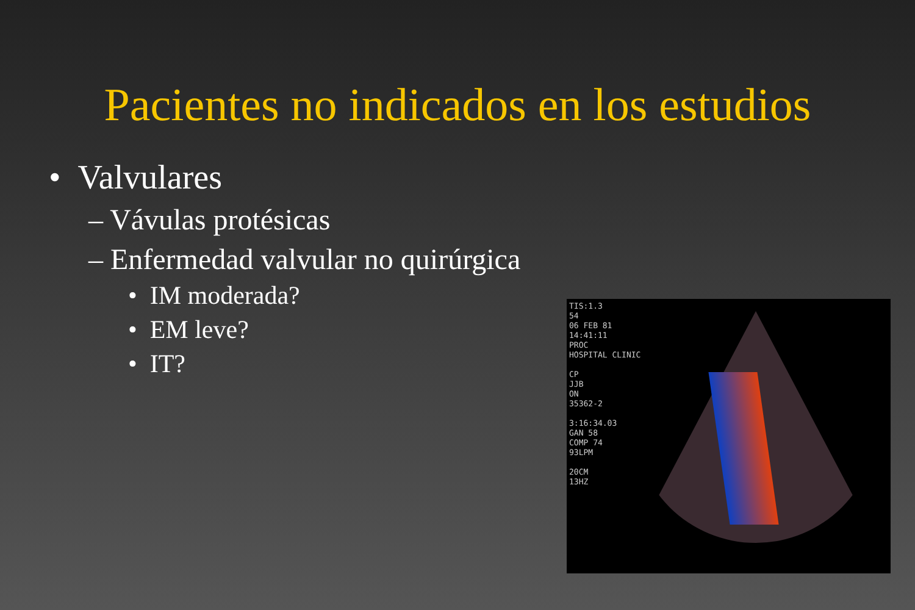Pacientes no indicados en los estudios
• Valvulares
– Vávulas protésicas
– Enfermedad valvular no quirúrgica
• IM moderada?
• EM leve?
• IT?
TIS:1.3
54
06 FEB 81
14:41:11
PROC
HOSPITAL CLINIC
CP
JJB
ON
35362-2
3:16:34.03
GAN 58
COMP 74
93LPM
20CM
13HZ